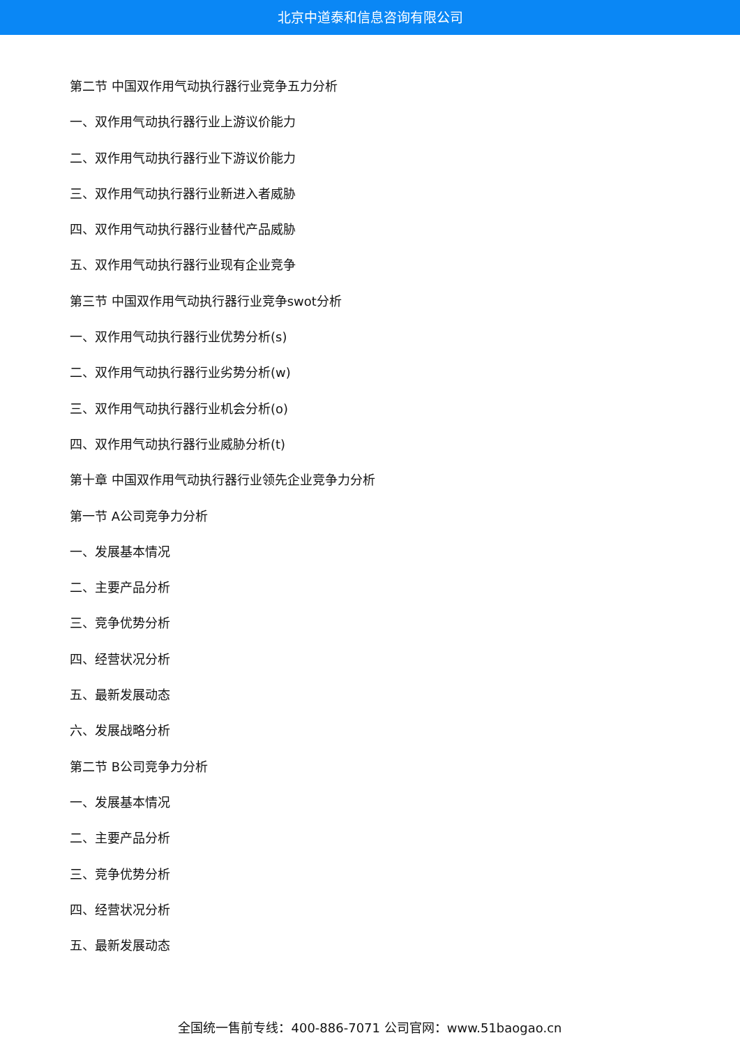北京中道泰和信息咨询有限公司
第二节 中国双作用气动执行器行业竞争五力分析
一、双作用气动执行器行业上游议价能力
二、双作用气动执行器行业下游议价能力
三、双作用气动执行器行业新进入者威胁
四、双作用气动执行器行业替代产品威胁
五、双作用气动执行器行业现有企业竞争
第三节 中国双作用气动执行器行业竞争swot分析
一、双作用气动执行器行业优势分析(s)
二、双作用气动执行器行业劣势分析(w)
三、双作用气动执行器行业机会分析(o)
四、双作用气动执行器行业威胁分析(t)
第十章 中国双作用气动执行器行业领先企业竞争力分析
第一节 A公司竞争力分析
一、发展基本情况
二、主要产品分析
三、竞争优势分析
四、经营状况分析
五、最新发展动态
六、发展战略分析
第二节 B公司竞争力分析
一、发展基本情况
二、主要产品分析
三、竞争优势分析
四、经营状况分析
五、最新发展动态
全国统一售前专线：400-886-7071 公司官网：www.51baogao.cn